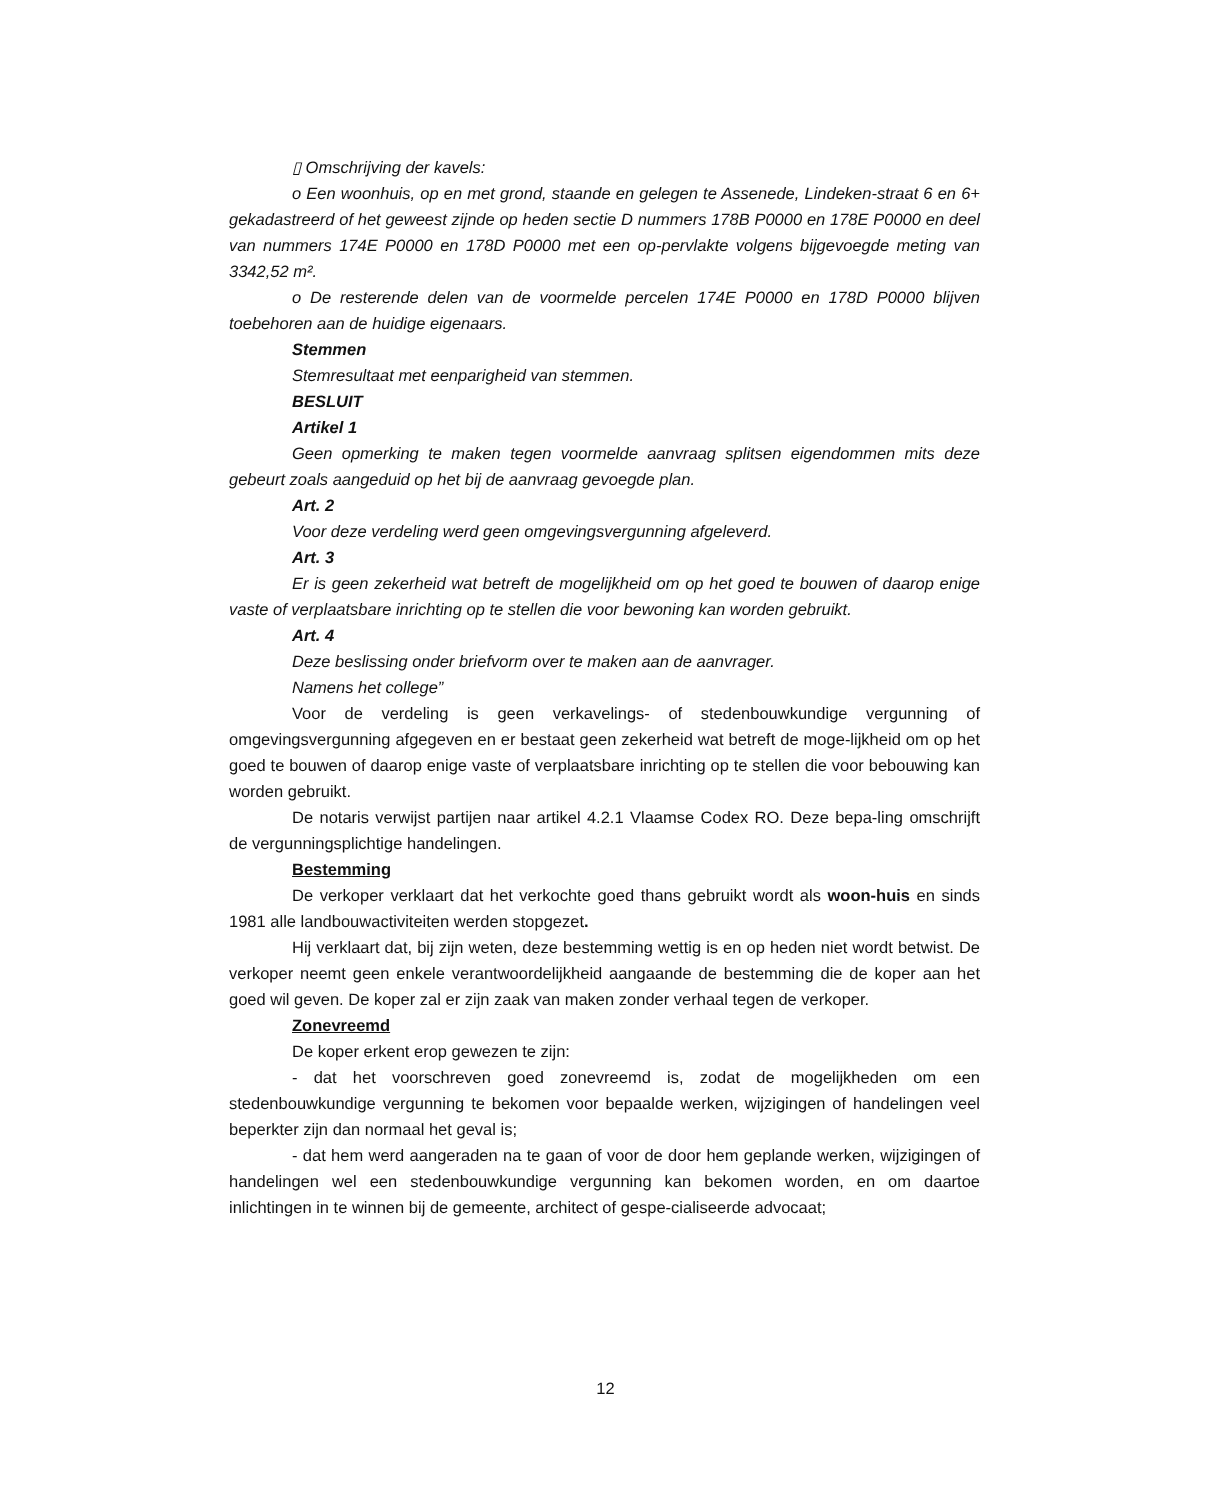▯ Omschrijving der kavels:
o Een woonhuis, op en met grond, staande en gelegen te Assenede, Lindeken-straat 6 en 6+ gekadastreerd of het geweest zijnde op heden sectie D nummers 178B P0000 en 178E P0000 en deel van nummers 174E P0000 en 178D P0000 met een op-pervlakte volgens bijgevoegde meting van 3342,52 m².
o De resterende delen van de voormelde percelen 174E P0000 en 178D P0000 blijven toebehoren aan de huidige eigenaars.
Stemmen
Stemresultaat met eenparigheid van stemmen.
BESLUIT
Artikel 1
Geen opmerking te maken tegen voormelde aanvraag splitsen eigendommen mits deze gebeurt zoals aangeduid op het bij de aanvraag gevoegde plan.
Art. 2
Voor deze verdeling werd geen omgevingsvergunning afgeleverd.
Art. 3
Er is geen zekerheid wat betreft de mogelijkheid om op het goed te bouwen of daarop enige vaste of verplaatsbare inrichting op te stellen die voor bewoning kan worden gebruikt.
Art. 4
Deze beslissing onder briefvorm over te maken aan de aanvrager.
Namens het college”
Voor de verdeling is geen verkavelings- of stedenbouwkundige vergunning of omgevingsvergunning afgegeven en er bestaat geen zekerheid wat betreft de moge-lijkheid om op het goed te bouwen of daarop enige vaste of verplaatsbare inrichting op te stellen die voor bebouwing kan worden gebruikt.
De notaris verwijst partijen naar artikel 4.2.1 Vlaamse Codex RO. Deze bepa-ling omschrijft de vergunningsplichtige handelingen.
Bestemming
De verkoper verklaart dat het verkochte goed thans gebruikt wordt als woon-huis en sinds 1981 alle landbouwactiviteiten werden stopgezet.
Hij verklaart dat, bij zijn weten, deze bestemming wettig is en op heden niet wordt betwist. De verkoper neemt geen enkele verantwoordelijkheid aangaande de bestemming die de koper aan het goed wil geven. De koper zal er zijn zaak van maken zonder verhaal tegen de verkoper.
Zonevreemd
De koper erkent erop gewezen te zijn:
- dat het voorschreven goed zonevreemd is, zodat de mogelijkheden om een stedenbouwkundige vergunning te bekomen voor bepaalde werken, wijzigingen of handelingen veel beperkter zijn dan normaal het geval is;
- dat hem werd aangeraden na te gaan of voor de door hem geplande werken, wijzigingen of handelingen wel een stedenbouwkundige vergunning kan bekomen worden, en om daartoe inlichtingen in te winnen bij de gemeente, architect of gespe-cialiseerde advocaat;
12